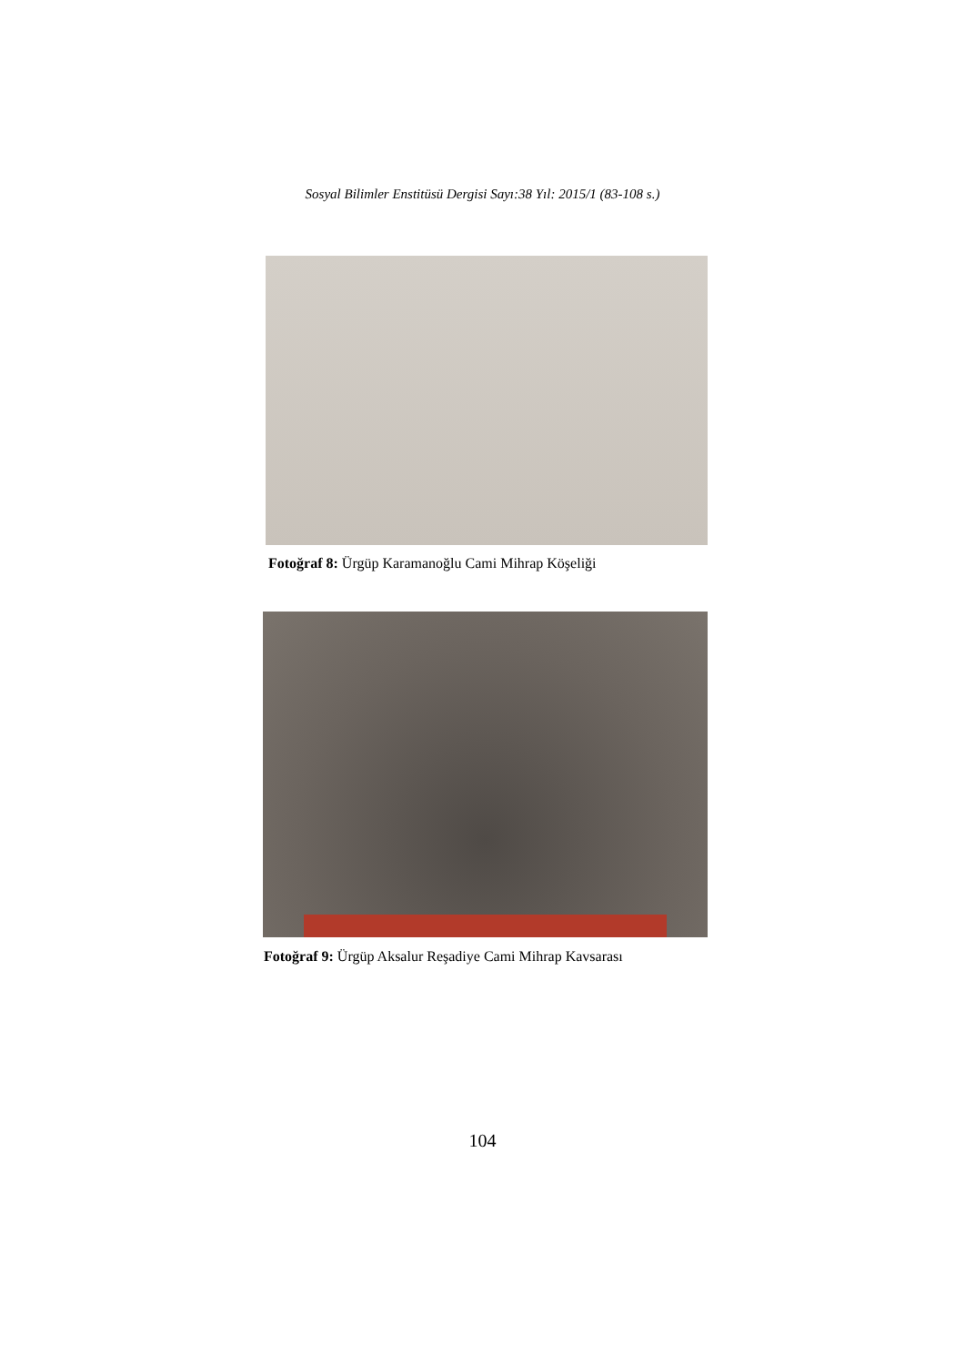Sosyal Bilimler Enstitüsü Dergisi Sayı:38 Yıl: 2015/1 (83-108 s.)
Fotoğraf 8: Ürgüp Karamanoğlu Cami Mihrap Köşeliği
Fotoğraf 9: Ürgüp Aksalur Reşadiye Cami Mihrap Kavsarası
104